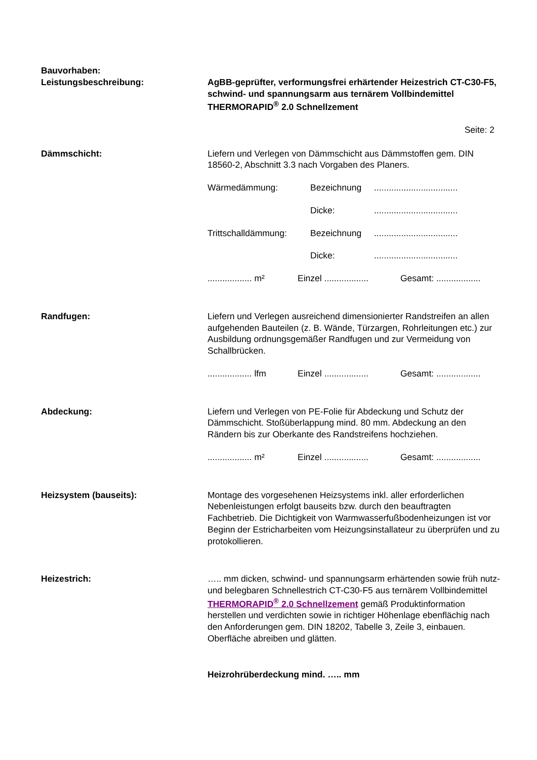Bauvorhaben:
Leistungsbeschreibung: AgBB-geprüfter, verformungsfrei erhärtender Heizestrich CT-C30-F5, schwind- und spannungsarm aus ternärem Vollbindemittel THERMORAPID<sup>®</sup> 2.0 Schnellzement
Seite: 2
Dämmschicht: Liefern und Verlegen von Dämmschicht aus Dämmstoffen gem. DIN 18560-2, Abschnitt 3.3 nach Vorgaben des Planers.
Wärmedämmung: Bezeichnung..................................
Dicke:..................................
Trittschalldämmung: Bezeichnung..................................
Dicke:..................................
.................. m² Einzel .................. Gesamt: ..................
Randfugen: Liefern und Verlegen ausreichend dimensionierter Randstreifen an allen aufgehenden Bauteilen (z. B. Wände, Türzargen, Rohrleitungen etc.) zur Ausbildung ordnungsgemäßer Randfugen und zur Vermeidung von Schallbrücken.
.................. lfm Einzel .................. Gesamt: ..................
Abdeckung: Liefern und Verlegen von PE-Folie für Abdeckung und Schutz der Dämmschicht. Stoßüberlappung mind. 80 mm. Abdeckung an den Rändern bis zur Oberkante des Randstreifens hochziehen.
.................. m² Einzel .................. Gesamt: ..................
Heizsystem (bauseits): Montage des vorgesehenen Heizsystems inkl. aller erforderlichen Nebenleistungen erfolgt bauseits bzw. durch den beauftragten Fachbetrieb. Die Dichtigkeit von Warmwasserfußbodenheizungen ist vor Beginn der Estricharbeiten vom Heizungsinstallateur zu überprüfen und zu protokollieren.
Heizestrich: ….. mm dicken, schwind- und spannungsarm erhärtenden sowie früh nutz- und belegbaren Schnellestrich CT-C30-F5 aus ternärem Vollbindemittel THERMORAPID<sup>®</sup> 2.0 Schnellzement gemäß Produktinformation herstellen und verdichten sowie in richtiger Höhenlage ebenflächig nach den Anforderungen gem. DIN 18202, Tabelle 3, Zeile 3, einbauen. Oberfläche abreiben und glätten.
Heizrohrüberdeckung mind. ….. mm